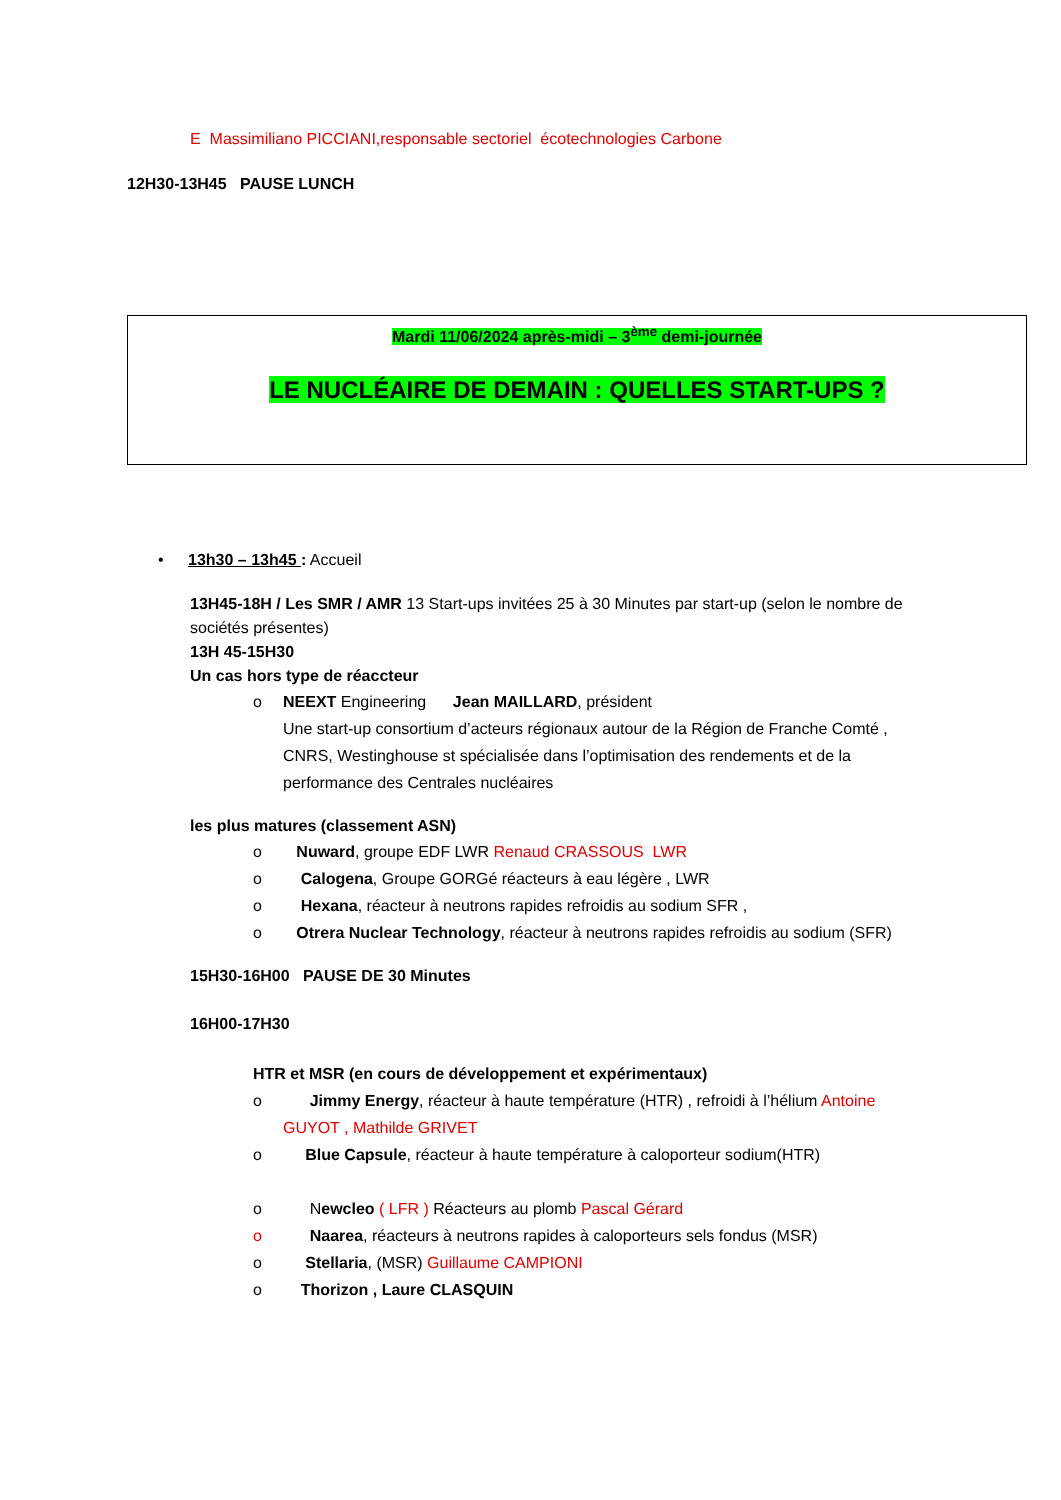E Massimiliano PICCIANI,responsable sectoriel écotechnologies Carbone
12H30-13H45 PAUSE LUNCH
Mardi 11/06/2024 après-midi – 3<sup>ème</sup> demi-journée
LE NUCLÉAIRE DE DEMAIN : QUELLES START-UPS ?
• 13h30 – 13h45 : Accueil
13H45-18H / Les SMR / AMR 13 Start-ups invitées 25 à 30 Minutes par start-up (selon le nombre de sociétés présentes)
13H 45-15H30
Un cas hors type de réaccteur
o NEEXT Engineering Jean MAILLARD, président
Une start-up consortium d’acteurs régionaux autour de la Région de Franche Comté , CNRS, Westinghouse st spécialisée dans l’optimisation des rendements et de la performance des Centrales nucléaires
les plus matures (classement ASN)
o Nuward, groupe EDF LWR Renaud CRASSOUS LWR
o Calogena, Groupe GORGé réacteurs à eau légère , LWR
o Hexana, réacteur à neutrons rapides refroidis au sodium SFR ,
o Otrera Nuclear Technology, réacteur à neutrons rapides refroidis au sodium (SFR)
15H30-16H00 PAUSE DE 30 Minutes
16H00-17H30
HTR et MSR (en cours de développement et expérimentaux)
o Jimmy Energy, réacteur à haute température (HTR) , refroidi à l’hélium Antoine GUYOT , Mathilde GRIVET
o Blue Capsule, réacteur à haute température à caloporteur sodium(HTR)
o Newcleo ( LFR ) Réacteurs au plomb Pascal Gérard
o Naarea, réacteurs à neutrons rapides à caloporteurs sels fondus (MSR)
o Stellaria, (MSR) Guillaume CAMPIONI
o Thorizon , Laure CLASQUIN